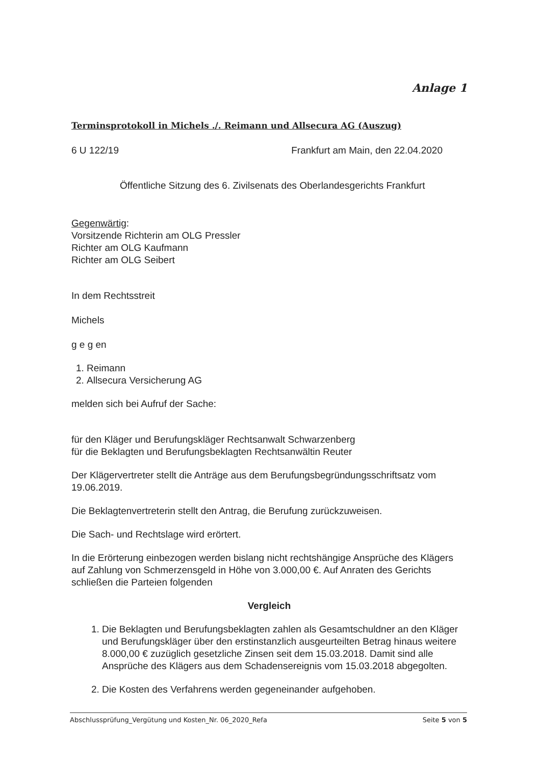Anlage 1
Terminsprotokoll in Michels ./. Reimann und Allsecura AG (Auszug)
6 U 122/19 Frankfurt am Main, den 22.04.2020
Öffentliche Sitzung des 6. Zivilsenats des Oberlandesgerichts Frankfurt
Gegenwärtig:
Vorsitzende Richterin am OLG Pressler
Richter am OLG Kaufmann
Richter am OLG Seibert
In dem Rechtsstreit
Michels
g e g en
1. Reimann
2. Allsecura Versicherung AG
melden sich bei Aufruf der Sache:
für den Kläger und Berufungskläger Rechtsanwalt Schwarzenberg
für die Beklagten und Berufungsbeklagten Rechtsanwältin Reuter
Der Klägervertreter stellt die Anträge aus dem Berufungsbegründungsschriftsatz vom 19.06.2019.
Die Beklagtenvertreterin stellt den Antrag, die Berufung zurückzuweisen.
Die Sach- und Rechtslage wird erörtert.
In die Erörterung einbezogen werden bislang nicht rechtshängige Ansprüche des Klägers auf Zahlung von Schmerzensgeld in Höhe von 3.000,00 €. Auf Anraten des Gerichts schließen die Parteien folgenden
Vergleich
1. Die Beklagten und Berufungsbeklagten zahlen als Gesamtschuldner an den Kläger und Berufungskläger über den erstinstanzlich ausgeurteilten Betrag hinaus weitere 8.000,00 € zuzüglich gesetzliche Zinsen seit dem 15.03.2018. Damit sind alle Ansprüche des Klägers aus dem Schadensereignis vom 15.03.2018 abgegolten.
2. Die Kosten des Verfahrens werden gegeneinander aufgehoben.
Abschlussprüfung_Vergütung und Kosten_Nr. 06_2020_Refa Seite 5 von 5